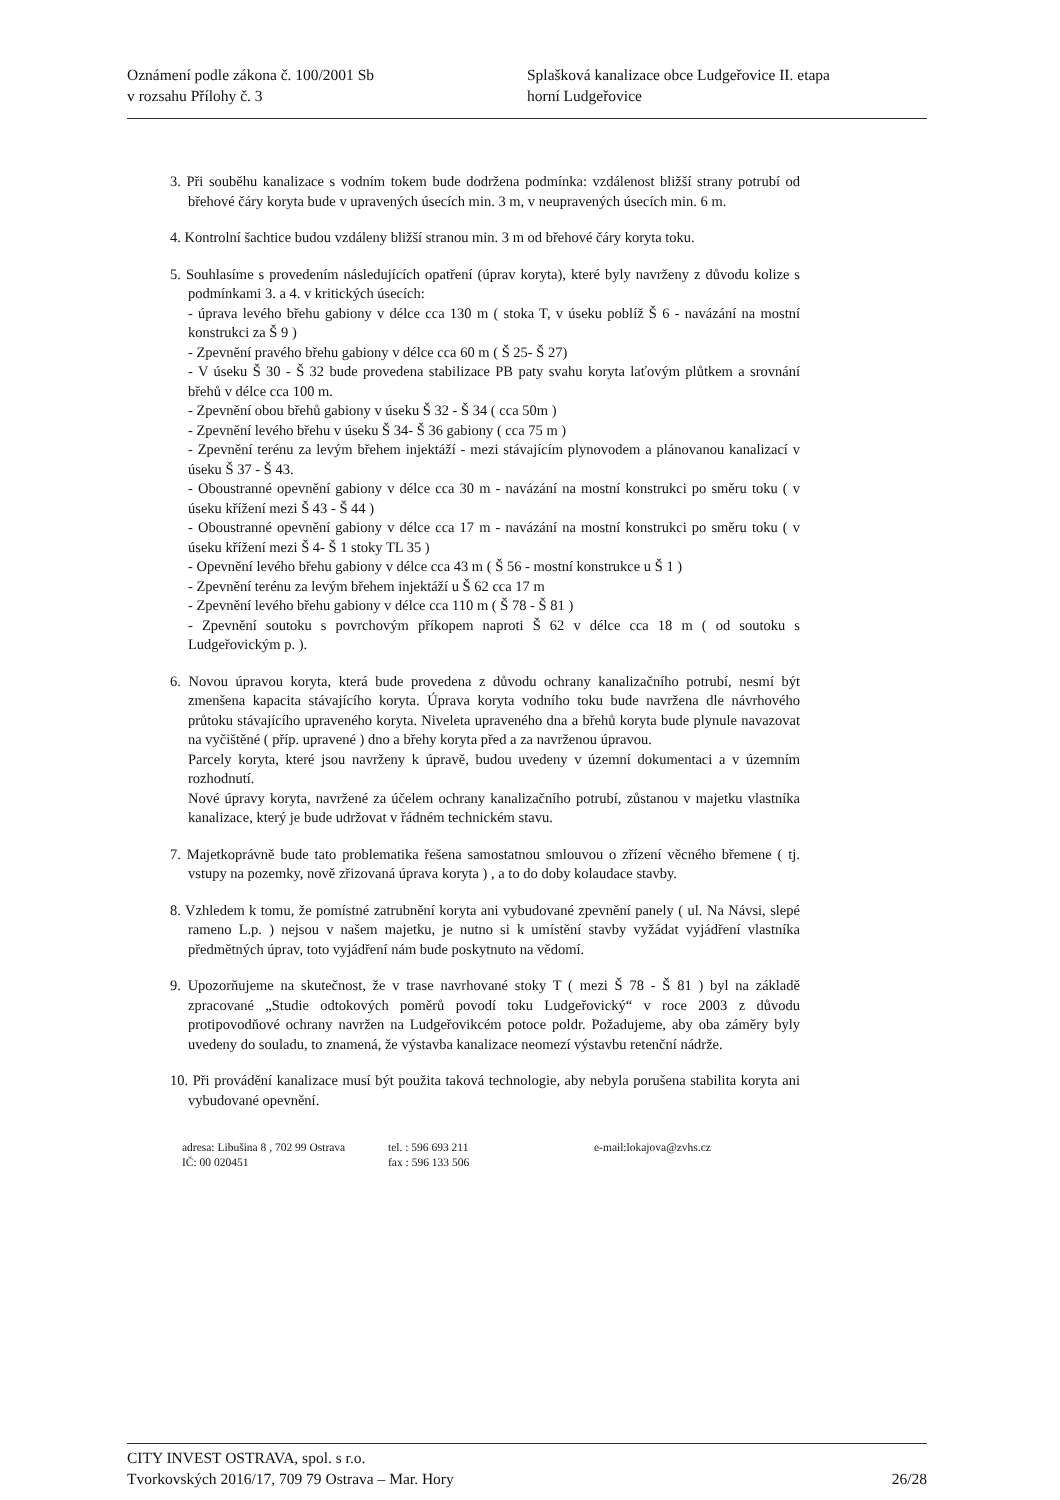Oznámení podle zákona č. 100/2001 Sb
v rozsahu Přílohy č. 3
Splašková kanalizace obce Ludgeřovice II. etapa
horní Ludgeřovice
3. Při souběhu kanalizace s vodním tokem bude dodržena podmínka: vzdálenost bližší strany potrubí od břehové čáry koryta bude v upravených úsecích min. 3 m, v neupravených úsecích min. 6 m.
4. Kontrolní šachtice budou vzdáleny bližší stranou min. 3 m od břehové čáry koryta toku.
5. Souhlasíme s provedením následujících opatření (úprav koryta), které byly navrženy z důvodu kolize s podmínkami 3. a 4. v kritických úsecích:
- úprava levého břehu gabiony v délce cca 130 m ( stoka T, v úseku poblíž Š 6 - navázání na mostní konstrukci za Š 9 )
- Zpevnění pravého břehu gabiony v délce cca 60 m ( Š 25- Š 27)
- V úseku Š 30 - Š 32 bude provedena stabilizace PB paty svahu koryta laťovým plůtkem a srovnání břehů v délce cca 100 m.
- Zpevnění obou břehů gabiony v úseku Š 32 - Š 34 ( cca 50m )
- Zpevnění levého břehu v úseku Š 34- Š 36 gabiony ( cca 75 m )
- Zpevnění terénu za levým břehem injektáží - mezi stávajícím plynovodem a plánovanou kanalizací v úseku Š 37 - Š 43.
- Oboustranné opevnění gabiony v délce cca 30 m - navázání na mostní konstrukci po směru toku ( v úseku křížení mezi Š 43 - Š 44 )
- Oboustranné opevnění gabiony v délce cca 17 m - navázání na mostní konstrukci po směru toku ( v úseku křížení mezi Š 4- Š 1 stoky TL 35 )
- Opevnění levého břehu gabiony v délce cca 43 m ( Š 56 - mostní konstrukce u Š 1 )
- Zpevnění terénu za levým břehem injektáží u Š 62 cca 17 m
- Zpevnění levého břehu gabiony v délce cca 110 m ( Š 78 - Š 81 )
- Zpevnění soutoku s povrchovým příkopem naproti Š 62 v délce cca 18 m ( od soutoku s Ludgeřovickým p. ).
6. Novou úpravou koryta, která bude provedena z důvodu ochrany kanalizačního potrubí, nesmí být zmenšena kapacita stávajícího koryta. Úprava koryta vodního toku bude navržena dle návrhového průtoku stávajícího upraveného koryta. Niveleta upraveného dna a břehů koryta bude plynule navazovat na vyčištěné ( příp. upravené ) dno a břehy koryta před a za navrženou úpravou.
Parcely koryta, které jsou navrženy k úpravě, budou uvedeny v územní dokumentaci a v územním rozhodnutí.
Nové úpravy koryta, navržené za účelem ochrany kanalizačního potrubí, zůstanou v majetku vlastníka kanalizace, který je bude udržovat v řádném technickém stavu.
7. Majetkoprávně bude tato problematika řešena samostatnou smlouvou o zřízení věcného břemene ( tj. vstupy na pozemky, nově zřizovaná úprava koryta ) , a to do doby kolaudace stavby.
8. Vzhledem k tomu, že pomístné zatrubnění koryta ani vybudované zpevnění panely ( ul. Na Návsi, slepé rameno L.p. ) nejsou v našem majetku, je nutno si k umístění stavby vyžádat vyjádření vlastníka předmětných úprav, toto vyjádření nám bude poskytnuto na vědomí.
9. Upozorňujeme na skutečnost, že v trase navrhované stoky T ( mezi Š 78 - Š 81 ) byl na základě zpracované „Studie odtokových poměrů povodí toku Ludgeřovický“ v roce 2003 z důvodu protipovodňové ochrany navržen na Ludgeřovikcém potoce poldr. Požadujeme, aby oba záměry byly uvedeny do souladu, to znamená, že výstavba kanalizace neomezí výstavbu retenční nádrže.
10. Při provádění kanalizace musí být použita taková technologie, aby nebyla porušena stabilita koryta ani vybudované opevnění.
adresa: Libušina 8 , 702 99 Ostrava
IČ: 00 020451
tel. : 596 693 211
fax : 596 133 506
e-mail:lokajova@zvhs.cz
CITY INVEST OSTRAVA, spol. s r.o.
Tvorkovských 2016/17, 709 79 Ostrava – Mar. Hory 26/28